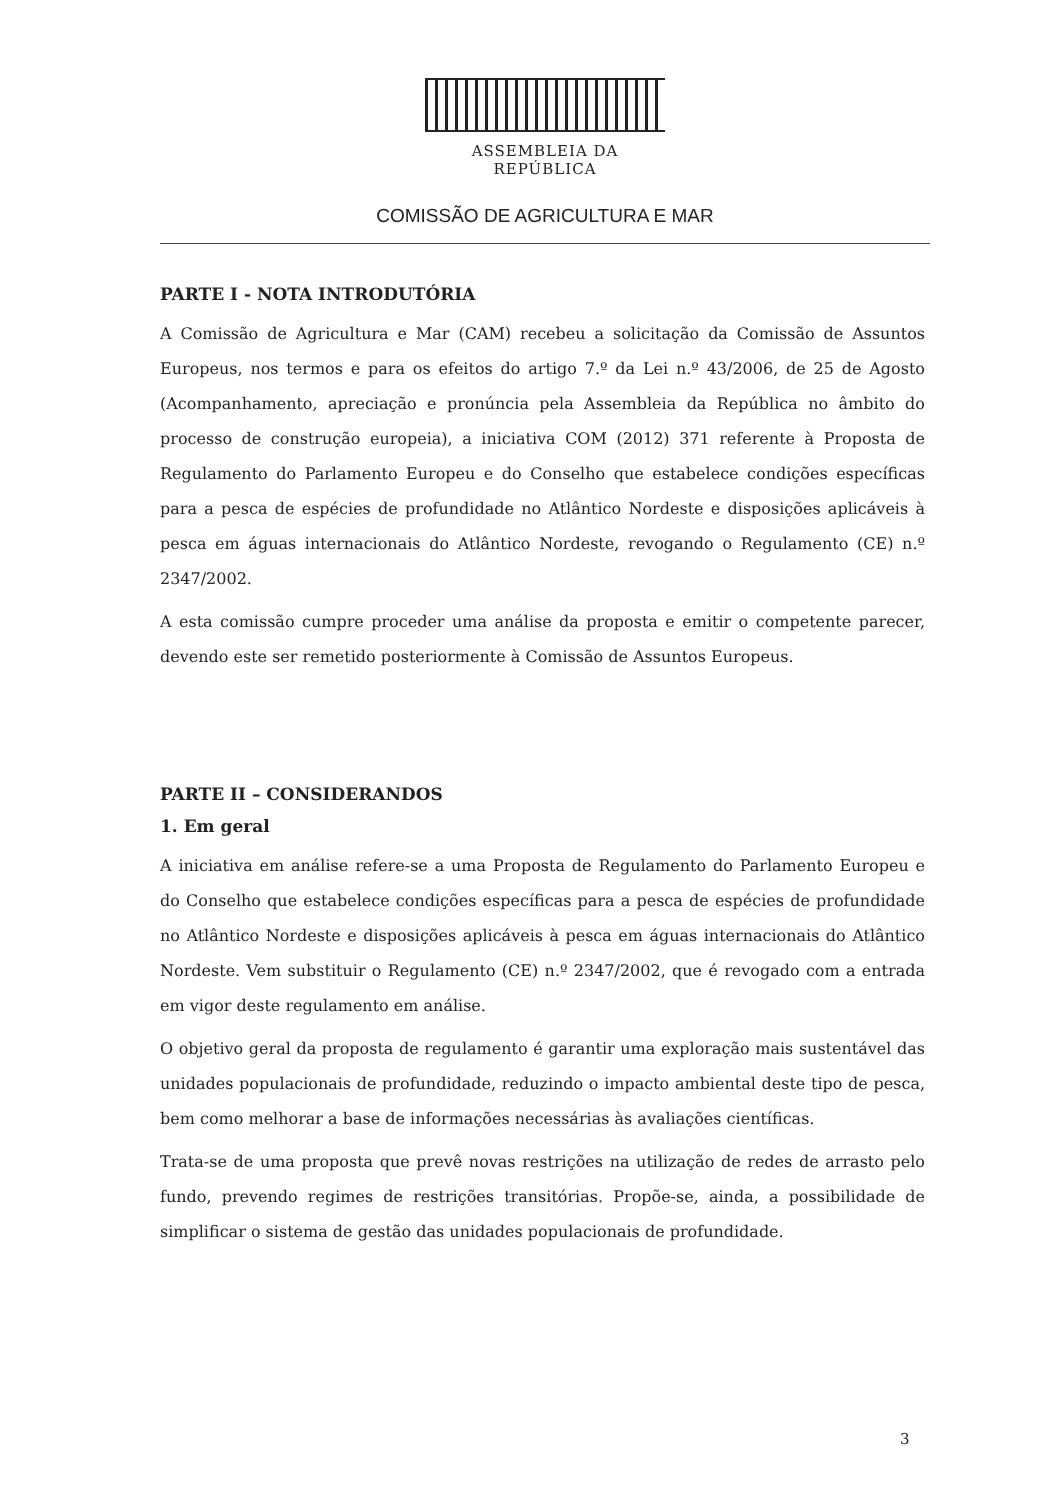ASSEMBLEIA DA REPÚBLICA
COMISSÃO DE AGRICULTURA E MAR
PARTE I - NOTA INTRODUTÓRIA
A Comissão de Agricultura e Mar (CAM) recebeu a solicitação da Comissão de Assuntos Europeus, nos termos e para os efeitos do artigo 7.º da Lei n.º 43/2006, de 25 de Agosto (Acompanhamento, apreciação e pronúncia pela Assembleia da República no âmbito do processo de construção europeia), a iniciativa COM (2012) 371 referente à Proposta de Regulamento do Parlamento Europeu e do Conselho que estabelece condições específicas para a pesca de espécies de profundidade no Atlântico Nordeste e disposições aplicáveis à pesca em águas internacionais do Atlântico Nordeste, revogando o Regulamento (CE) n.º 2347/2002.
A esta comissão cumpre proceder uma análise da proposta e emitir o competente parecer, devendo este ser remetido posteriormente à Comissão de Assuntos Europeus.
PARTE II – CONSIDERANDOS
1. Em geral
A iniciativa em análise refere-se a uma Proposta de Regulamento do Parlamento Europeu e do Conselho que estabelece condições específicas para a pesca de espécies de profundidade no Atlântico Nordeste e disposições aplicáveis à pesca em águas internacionais do Atlântico Nordeste. Vem substituir o Regulamento (CE) n.º 2347/2002, que é revogado com a entrada em vigor deste regulamento em análise.
O objetivo geral da proposta de regulamento é garantir uma exploração mais sustentável das unidades populacionais de profundidade, reduzindo o impacto ambiental deste tipo de pesca, bem como melhorar a base de informações necessárias às avaliações científicas.
Trata-se de uma proposta que prevê novas restrições na utilização de redes de arrasto pelo fundo, prevendo regimes de restrições transitórias. Propõe-se, ainda, a possibilidade de simplificar o sistema de gestão das unidades populacionais de profundidade.
3